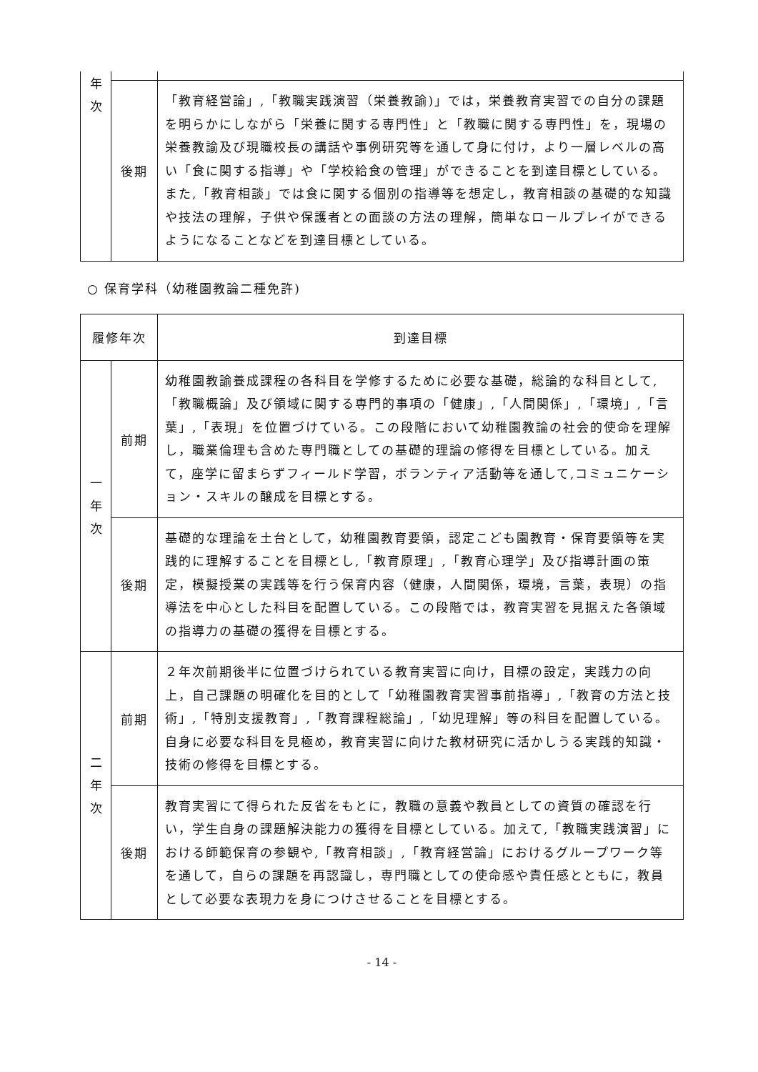| 年 次 | | |
| | 後期 | 「教育経営論」,「教職実践演習（栄養教諭)」では，栄養教育実習での自分の課題を明らかにしながら「栄養に関する専門性」と「教職に関する専門性」を，現場の栄養教諭及び現職校長の講話や事例研究等を通して身に付け，より一層レベルの高い「食に関する指導」や「学校給食の管理」ができることを到達目標としている。また,「教育相談」では食に関する個別の指導等を想定し，教育相談の基礎的な知識や技法の理解，子供や保護者との面談の方法の理解，簡単なロールプレイができるようになることなどを到達目標としている。 |
○ 保育学科（幼稚園教論二種免許)
| 履修年次 | | 到達目標 |
| --- | --- | --- |
| 一 年 次 | 前期 | 幼稚園教諭養成課程の各科目を学修するために必要な基礎，総論的な科目として,「教職概論」及び領域に関する専門的事項の「健康」,「人間関係」,「環境」,「言葉」,「表現」を位置づけている。この段階において幼稚園教論の社会的使命を理解し，職業倫理も含めた専門職としての基礎的理論の修得を目標としている。加えて，座学に留まらずフィールド学習，ボランティア活動等を通して,コミュニケーション・スキルの醸成を目標とする。 |
| | 後期 | 基礎的な理論を土台として，幼稚園教育要領，認定こども園教育・保育要領等を実践的に理解することを目標とし,「教育原理」,「教育心理学」及び指導計画の策定，模擬授業の実践等を行う保育内容（健康，人間関係，環境，言葉，表現）の指導法を中心とした科目を配置している。この段階では，教育実習を見据えた各領域の指導力の基礎の獲得を目標とする。 |
| 二 年 次 | 前期 | ２年次前期後半に位置づけられている教育実習に向け，目標の設定，実践力の向上，自己課題の明確化を目的として「幼稚園教育実習事前指導」,「教育の方法と技術」,「特別支援教育」,「教育課程総論」,「幼児理解」等の科目を配置している。自身に必要な科目を見極め，教育実習に向けた教材研究に活かしうる実践的知識・技術の修得を目標とする。 |
| | 後期 | 教育実習にて得られた反省をもとに，教職の意義や教員としての資質の確認を行い，学生自身の課題解決能力の獲得を目標としている。加えて,「教職実践演習」における師範保育の参観や,「教育相談」,「教育経営論」におけるグループワーク等を通して，自らの課題を再認識し，専門職としての使命感や責任感とともに，教員として必要な表現力を身につけさせることを目標とする。 |
- 14 -